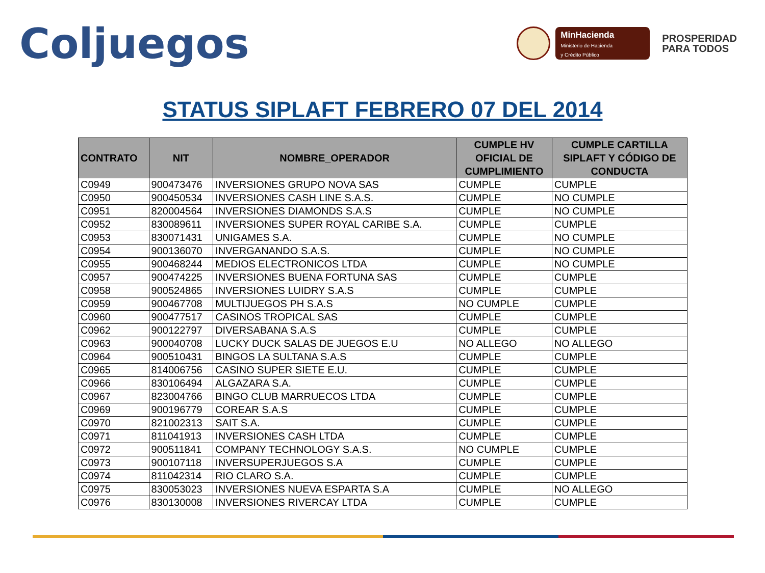Coljuegos
MinHacienda
Ministerio de Hacienda
y Crédito Público
PROSPERIDAD
PARA TODOS
STATUS SIPLAFT FEBRERO 07 DEL 2014
| CONTRATO | NIT | NOMBRE_OPERADOR | CUMPLE HV OFICIAL DE CUMPLIMIENTO | CUMPLE CARTILLA SIPLAFT Y CÓDIGO DE CONDUCTA |
| --- | --- | --- | --- | --- |
| C0949 | 900473476 | INVERSIONES GRUPO NOVA SAS | CUMPLE | CUMPLE |
| C0950 | 900450534 | INVERSIONES CASH LINE S.A.S. | CUMPLE | NO CUMPLE |
| C0951 | 820004564 | INVERSIONES DIAMONDS S.A.S | CUMPLE | NO CUMPLE |
| C0952 | 830089611 | INVERSIONES SUPER ROYAL CARIBE S.A. | CUMPLE | CUMPLE |
| C0953 | 830071431 | UNIGAMES S.A. | CUMPLE | NO CUMPLE |
| C0954 | 900136070 | INVERGANANDO S.A.S. | CUMPLE | NO CUMPLE |
| C0955 | 900468244 | MEDIOS ELECTRONICOS LTDA | CUMPLE | NO CUMPLE |
| C0957 | 900474225 | INVERSIONES BUENA FORTUNA SAS | CUMPLE | CUMPLE |
| C0958 | 900524865 | INVERSIONES LUIDRY S.A.S | CUMPLE | CUMPLE |
| C0959 | 900467708 | MULTIJUEGOS PH S.A.S | NO CUMPLE | CUMPLE |
| C0960 | 900477517 | CASINOS TROPICAL SAS | CUMPLE | CUMPLE |
| C0962 | 900122797 | DIVERSABANA S.A.S | CUMPLE | CUMPLE |
| C0963 | 900040708 | LUCKY DUCK SALAS DE JUEGOS E.U | NO ALLEGO | NO ALLEGO |
| C0964 | 900510431 | BINGOS LA SULTANA S.A.S | CUMPLE | CUMPLE |
| C0965 | 814006756 | CASINO SUPER SIETE E.U. | CUMPLE | CUMPLE |
| C0966 | 830106494 | ALGAZARA S.A. | CUMPLE | CUMPLE |
| C0967 | 823004766 | BINGO CLUB MARRUECOS LTDA | CUMPLE | CUMPLE |
| C0969 | 900196779 | COREAR S.A.S | CUMPLE | CUMPLE |
| C0970 | 821002313 | SAIT S.A. | CUMPLE | CUMPLE |
| C0971 | 811041913 | INVERSIONES CASH LTDA | CUMPLE | CUMPLE |
| C0972 | 900511841 | COMPANY TECHNOLOGY S.A.S. | NO CUMPLE | CUMPLE |
| C0973 | 900107118 | INVERSUPERJUEGOS S.A | CUMPLE | CUMPLE |
| C0974 | 811042314 | RIO CLARO S.A. | CUMPLE | CUMPLE |
| C0975 | 830053023 | INVERSIONES NUEVA ESPARTA S.A | CUMPLE | NO ALLEGO |
| C0976 | 830130008 | INVERSIONES RIVERCAY LTDA | CUMPLE | CUMPLE |